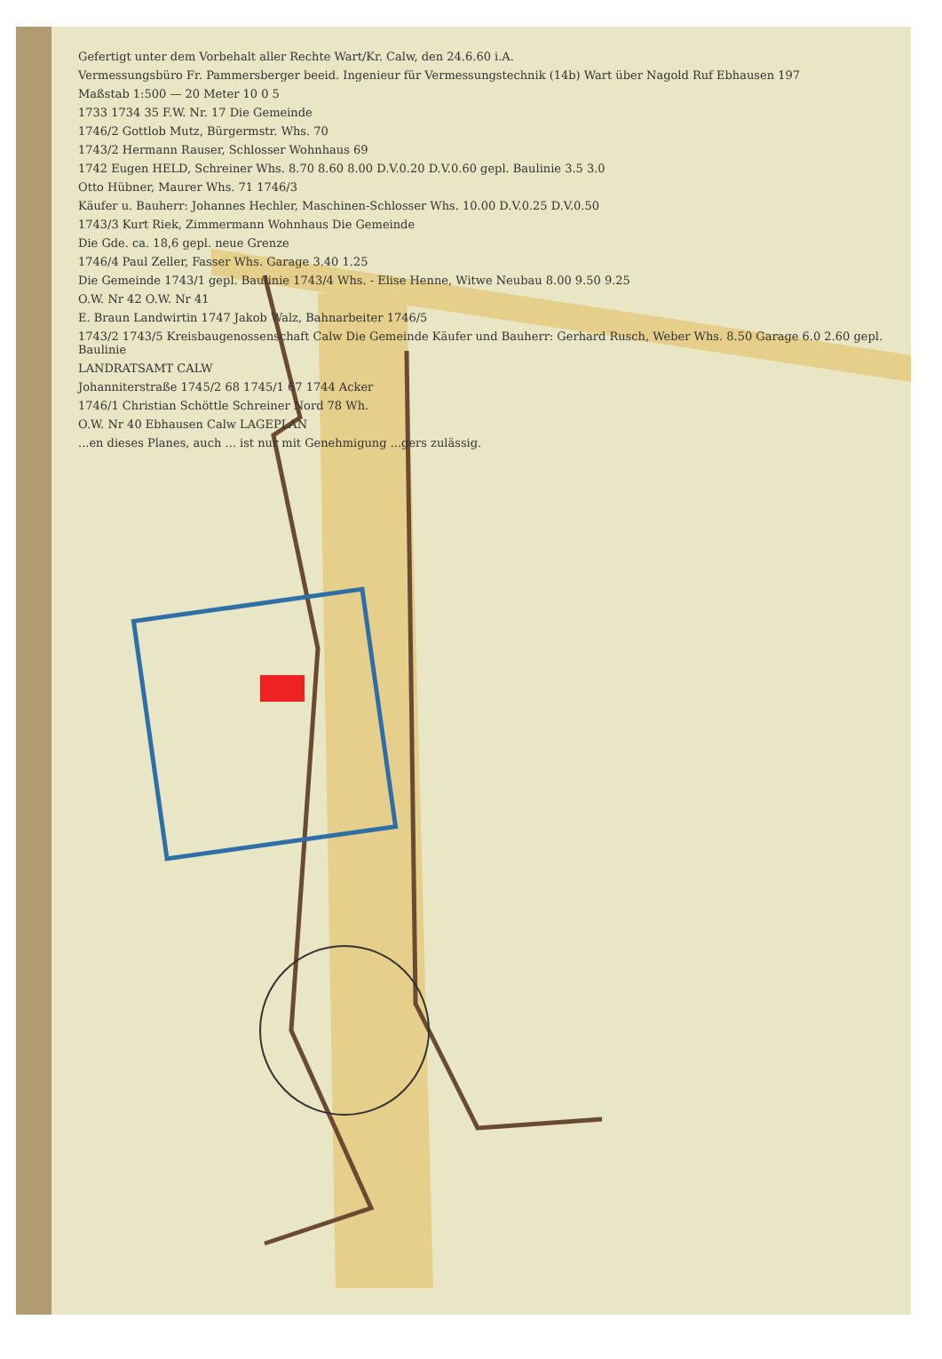Gefertigt unter dem Vorbehalt aller Rechte Wart/Kr. Calw, den 24.6.60 i.A.
Vermessungsbüro Fr. Pammersberger beeid. Ingenieur für Vermessungstechnik (14b) Wart über Nagold Ruf Ebhausen 197
Maßstab 1:500 — 20 Meter 10 0 5
1733 1734 35 F.W. Nr. 17 Die Gemeinde
1746/2 Gottlob Mutz, Bürgermstr. Whs. 70
1743/2 Hermann Rauser, Schlosser Wohnhaus 69
1742 Eugen HELD, Schreiner Whs. 8.70 8.60 8.00 D.V.0.20 D.V.0.60 gepl. Baulinie 3.5 3.0
Otto Hübner, Maurer Whs. 71 1746/3
Käufer u. Bauherr: Johannes Hechler, Maschinen-Schlosser Whs. 10.00 D.V.0.25 D.V.0.50
1743/3 Kurt Riek, Zimmermann Wohnhaus Die Gemeinde
Die Gde. ca. 18,6 gepl. neue Grenze
1746/4 Paul Zeller, Fasser Whs. Garage 3.40 1.25
Die Gemeinde 1743/1 gepl. Baulinie 1743/4 Whs. - Elise Henne, Witwe Neubau 8.00 9.50 9.25
O.W. Nr 42 O.W. Nr 41
E. Braun Landwirtin 1747 Jakob Walz, Bahnarbeiter 1746/5
1743/2 1743/5 Kreisbaugenossenschaft Calw Die Gemeinde Käufer und Bauherr: Gerhard Rusch, Weber Whs. 8.50 Garage 6.0 2.60 gepl. Baulinie
LANDRATSAMT CALW
Johanniterstraße 1745/2 68 1745/1 67 1744 Acker
1746/1 Christian Schöttle Schreiner Nord 78 Wh.
O.W. Nr 40 Ebhausen Calw LAGEPLAN
...en dieses Planes, auch ... ist nur mit Genehmigung ...gers zulässig.